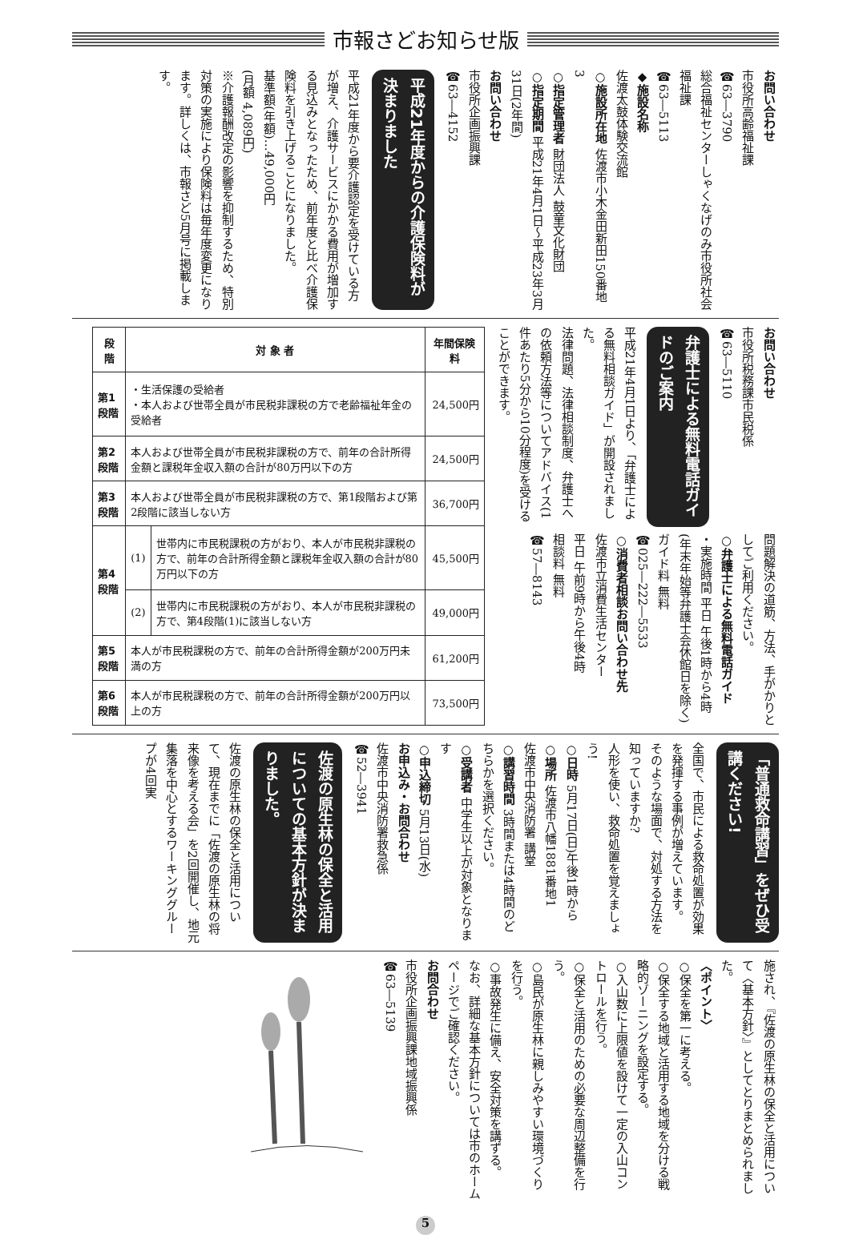市報さどお知らせ版
お問い合わせ
市役所高齢福祉課
☎63―3790
総合福祉センターしゃくなげのみ市役所社会福祉課
☎63―5113
◆施設名称
佐渡太鼓体験交流館
○施設所在地 佐渡市小木金田新田150番地3
○指定管理者 財団法人 鼓童文化財団
○指定期間 平成21年4月1日～平成23年3月31日(2年間)
お問い合わせ
市役所企画振興課
☎63―4152
平成21年度からの介護保険料が決まりました
平成21年度から要介護認定を受けている方が増え、介護サービスにかかる費用が増加する見込みとなったため、前年度と比べ介護保険料を引き上げることになりました。
基準額(年額)…49,000円
(月額 4,089円)
※介護報酬改定の影響を抑制するため、特別対策の実施により保険料は毎年度変更になります。詳しくは、市報さど5月号に掲載します。
お問い合わせ
市役所税務課市民税係
☎63―5110
弁護士による無料電話ガイドのご案内
平成21年4月1日より、「弁護士による無料相談ガイド」が開設されました。
法律問題、法律相談制度、弁護士への依頼方法等についてアドバイス(1件あたり5分から10分程度)を受けることができます。
問題解決の道筋、方法、手がかりとしてご利用ください。
○弁護士による無料電話ガイド
・実施時間 平日 午後1時から4時(年末年始等弁護士会休館日を除く)
ガイド料 無料
☎025―222―5533
○消費者相談お問い合わせ先
佐渡市立消費生活センター
平日 午前9時から午後4時
相談料 無料
☎57―8143
| 段 階 | 対 象 者 | | 年間保険料 |
| --- | --- | --- | --- |
| 第1段階 | ・生活保護の受給者 ・本人および世帯全員が市民税非課税の方で老齢福祉年金の受給者 | | 24,500円 |
| 第2段階 | 本人および世帯全員が市民税非課税の方で、前年の合計所得金額と課税年金収入額の合計が80万円以下の方 | | 24,500円 |
| 第3段階 | 本人および世帯全員が市民税非課税の方で、第1段階および第2段階に該当しない方 | | 36,700円 |
| 第4段階 | (1) | 世帯内に市民税課税の方がおり、本人が市民税非課税の方で、前年の合計所得金額と課税年金収入額の合計が80万円以下の方 | 45,500円 |
| | (2) | 世帯内に市民税課税の方がおり、本人が市民税非課税の方で、第4段階(1)に該当しない方 | 49,000円 |
| 第5段階 | 本人が市民税課税の方で、前年の合計所得金額が200万円未満の方 | | 61,200円 |
| 第6段階 | 本人が市民税課税の方で、前年の合計所得金額が200万円以上の方 | | 73,500円 |
「普通救命講習」をぜひ受講ください!
全国で、市民による救命処置が効果を発揮する事例が増えています。
そのような場面で、対処する方法を知っていますか?
人形を使い、救命処置を覚えましょう!
○日時 5月17日(日)午後1時から
○場所 佐渡市八幡1881番地1
佐渡市中央消防署 講堂
○講習時間 3時間または4時間のどちらかを選択ください。
○受講者 中学生以上が対象となります
○申込締切 5月13日(水)
お申込み・お問合わせ
佐渡市中央消防署救急係
☎52―3941
佐渡の原生林の保全と活用についての基本方針が決まりました。
佐渡の原生林の保全と活用について、現在までに「佐渡の原生林の将来像を考える会」を2回開催し、地元集落を中心とするワーキンググループが4回実
施され、『佐渡の原生林の保全と活用について〈基本方針〉』としてとりまとめられました。
〈ポイント〉
○保全を第一に考える。
○保全する地域と活用する地域を分ける戦略的ゾーニングを設定する。
○入山数に上限値を設けて一定の入山コントロールを行う。
○保全と活用のための必要な周辺整備を行う。
○島民が原生林に親しみやすい環境づくりを行う。
○事故発生に備え、安全対策を講ずる。
なお、詳細な基本方針については市のホームページでご確認ください。
お問合わせ
市役所企画振興課地域振興係
☎63―5139
5